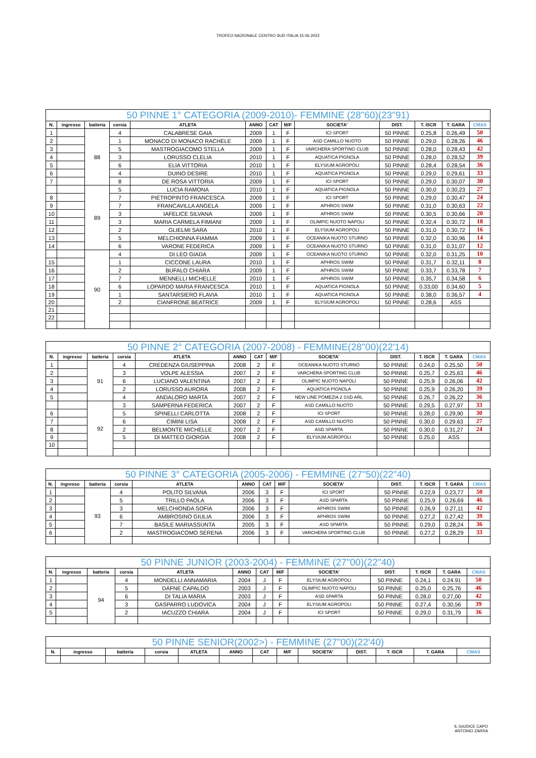TROFEO NAZIONALE CENTRO SUD ITALIA 15.06.2022
| 50 PINNE 1° CATEGORIA (2009-2010)- FEMMINE (28"60)(23"91) | | | | | | | | | | | | |
| --- | --- | --- | --- | --- | --- | --- | --- | --- | --- | --- | --- | --- |
| N. | ingresso | batteria | corsia | ATLETA | ANNO | CAT | M/F | SOCIETA' | DIST. | T. ISCR | T. GARA | CMAS |
| 1 | | 88 | 4 | CALABRESE GAIA | 2009 | 1 | F | ICI SPORT | 50 PINNE | 0.25,8 | 0.26,49 | 50 |
| 2 | | | 1 | MONACO DI MONACO RACHELE | 2009 | 1 | F | ASD CAMILLO NUOTO | 50 PINNE | 0.29,0 | 0.28,26 | 46 |
| 3 | | | 5 | MASTROGIACOMO STELLA | 2009 | 1 | F | VARCHERA SPORTING CLUB | 50 PINNE | 0.28,0 | 0.28,43 | 42 |
| 4 | | | 3 | LORUSSO CLELIA | 2010 | 1 | F | AQUATICA PIGNOLA | 50 PINNE | 0.28,0 | 0.28,52 | 39 |
| 5 | | | 6 | ELIA VITTORIA | 2010 | 1 | F | ELYSIUM AGROPOLI | 50 PINNE | 0.28,4 | 0.28,54 | 36 |
| 6 | | | 4 | DUINO DESIRE | 2010 | 1 | F | AQUATICA PIGNOLA | 50 PINNE | 0.29,0 | 0.29,61 | 33 |
| 7 | | | 8 | DE ROSA VITTORIA | 2009 | 1 | F | ICI SPORT | 50 PINNE | 0.29,0 | 0.30,07 | 30 |
| | | 89 | 5 | LUCIA RAMONA | 2010 | 1 | F | AQUATICA PIGNOLA | 50 PINNE | 0.30,0 | 0.30,23 | 27 |
| 8 | | | 7 | PIETROPINTO FRANCESCA | 2009 | 1 | F | ICI SPORT | 50 PINNE | 0.29,0 | 0.30,47 | 24 |
| 9 | | | 7 | FRANCAVILLA ANGELA | 2009 | 1 | F | APHROS SWIM | 50 PINNE | 0.31,0 | 0.30,63 | 22 |
| 10 | | | 3 | IAFELICE SILVANA | 2009 | 1 | F | APHROS SWIM | 50 PINNE | 0.30,5 | 0.30,66 | 20 |
| 11 | | | 3 | MARIA CARMELA FIMIANI | 2009 | 1 | F | OLIMPIC NUOTO NAPOLI | 50 PINNE | 0.32,4 | 0.30,72 | 18 |
| 12 | | | 2 | GLIELMI SARA | 2010 | 1 | F | ELYSIUM AGROPOLI | 50 PINNE | 0.31,0 | 0.30,72 | 16 |
| 13 | | | 5 | MELCHIONNA FIAMMA | 2009 | 1 | F | OCEANIKA NUOTO STURNO | 50 PINNE | 0.32,0 | 0.30,96 | 14 |
| 14 | | | 6 | VARONE FEDERICA | 2009 | 1 | F | OCEANIKA NUOTO STURNO | 50 PINNE | 0.31,0 | 0.31,07 | 12 |
| | | 90 | 4 | DI LEO GIADA | 2009 | 1 | F | OCEANIKA NUOTO STURNO | 50 PINNE | 0.32,0 | 0.31,25 | 10 |
| 15 | | | 1 | CICCONE LAURA | 2010 | 1 | F | APHROS SWIM | 50 PINNE | 0.31,7 | 0.32,11 | 8 |
| 16 | | | 2 | BUFALO CHIARA | 2009 | 1 | F | APHROS SWIM | 50 PINNE | 0.33,7 | 0.33,78 | 7 |
| 17 | | | 7 | MENNELLI MICHELLE | 2010 | 1 | F | APHROS SWIM | 50 PINNE | 0.35,7 | 0.34,58 | 6 |
| 18 | | | 6 | LOPARDO MARIA FRANCESCA | 2010 | 1 | F | AQUATICA PIGNOLA | 50 PINNE | 0.33,00 | 0.34,60 | 5 |
| 19 | | | 1 | SANTARSIERO FLAVIA | 2010 | 1 | F | AQUATICA PIGNOLA | 50 PINNE | 0.38,0 | 0.36,57 | 4 |
| 20 | | | 2 | CIANFRONE BEATRICE | 2009 | 1 | F | ELYSIUM AGROPOLI | 50 PINNE | 0.28,6 | ASS | |
| 21 | | | | | | | | | | | | |
| 22 | | | | | | | | | | | | |
| 50 PINNE 2° CATEGORIA (2007-2008) - FEMMINE(28"00)(22'14) | | | | | | | | | | | | |
| --- | --- | --- | --- | --- | --- | --- | --- | --- | --- | --- | --- | --- |
| N. | ingresso | batteria | corsia | ATLETA | ANNO | CAT | M/F | SOCIETA' | DIST. | T. ISCR | T. GARA | CMAS |
| 1 | | 91 | 4 | CREDENZA GIUSEPPINA | 2008 | 2 | F | OCEANIKA NUOTO STURNO | 50 PINNE | 0.24,0 | 0.25,50 | 50 |
| 2 | | | 3 | VOLPE ALESSIA | 2007 | 2 | F | VARCHERA SPORTING CLUB | 50 PINNE | 0.25,7 | 0.25,63 | 46 |
| 3 | | | 6 | LUCIANO VALENTINA | 2007 | 2 | F | OLIMPIC NUOTO NAPOLI | 50 PINNE | 0.25,9 | 0.26,06 | 42 |
| 4 | | | 2 | LORUSSO AURORA | 2008 | 2 | F | AQUATICA PIGNOLA | 50 PINNE | 0.25,9 | 0.26,20 | 39 |
| 5 | | | 4 | ANDALORO MARTA | 2007 | 2 | F | NEW LINE POMEZIA 2 SSD ARL | 50 PINNE | 0.26,7 | 0.26,22 | 36 |
| | | 92 | 3 | SAMPERNA FEDERICA | 2007 | 2 | F | ASD CAMILLO NUOTO | 50 PINNE | 0.29,5 | 0.27,97 | 33 |
| 6 | | | 5 | SPINELLI CARLOTTA | 2008 | 2 | F | ICI SPORT | 50 PINNE | 0.28,0 | 0.29,90 | 30 |
| 7 | | | 6 | CIMINI LISA | 2008 | 2 | F | ASD CAMILLO NUOTO | 50 PINNE | 0.30,0 | 0.29.63 | 27 |
| 8 | | | 2 | BELMONTE MICHELLE | 2007 | 2 | F | ASD SPARTA | 50 PINNE | 0.30,0 | 0.31,27 | 24 |
| 9 | | | 5 | DI MATTEO GIORGIA | 2008 | 2 | F | ELYSIUM AGROPOLI | 50 PINNE | 0.25,0 | ASS | |
| 10 | | | | | | | | | | | | |
| 50 PINNE 3° CATEGORIA (2005-2006) - FEMMINE (27"50)(22"40) | | | | | | | | | | | | |
| --- | --- | --- | --- | --- | --- | --- | --- | --- | --- | --- | --- | --- |
| N. | ingresso | batteria | corsia | ATLETA | ANNO | CAT | M/F | SOCIETA' | DIST. | T. ISCR | T. GARA | CMAS |
| 1 | | 93 | 4 | POLITO SILVANA | 2006 | 3 | F | ICI SPORT | 50 PINNE | 0.22,9 | 0.23,77 | 50 |
| 2 | | | 5 | TRILLO PAOLA | 2006 | 3 | F | ASD SPARTA | 50 PINNE | 0.25,9 | 0.26,69 | 46 |
| 3 | | | 3 | MELCHIONDA SOFIA | 2006 | 3 | F | APHROS SWIM | 50 PINNE | 0.26,9 | 0.27,11 | 42 |
| 4 | | | 6 | AMBROSINO GIULIA | 2006 | 3 | F | APHROS SWIM | 50 PINNE | 0.27,2 | 0.27,42 | 39 |
| 5 | | | 7 | BASILE MARIASSUNTA | 2005 | 3 | F | ASD SPARTA | 50 PINNE | 0.29,0 | 0.28,24 | 36 |
| 6 | | | 2 | MASTROGIACOMO SERENA | 2006 | 3 | F | VARCHERA SPORTING CLUB | 50 PINNE | 0.27,2 | 0.28,29 | 33 |
| 50 PINNE JUNIOR (2003-2004) - FEMMINE (27"00)(22"40) | | | | | | | | | | | | |
| --- | --- | --- | --- | --- | --- | --- | --- | --- | --- | --- | --- | --- |
| N. | ingresso | batteria | corsia | ATLETA | ANNO | CAT | M/F | SOCIETA' | DIST. | T. ISCR | T. GARA | CMAS |
| 1 | | 94 | 4 | MONDELLI ANNAMARIA | 2004 | J | F | ELYSIUM AGROPOLI | 50 PINNE | 0.24,1 | 0.24.91 | 50 |
| 2 | | | 5 | DAFNE CAPALDO | 2003 | J | F | OLIMPIC NUOTO NAPOLI | 50 PINNE | 0.25,0 | 0.25,76 | 46 |
| 3 | | | 6 | DI TALIA MARIA | 2003 | J | F | ASD SPARTA | 50 PINNE | 0.28,0 | 0.27,00 | 42 |
| 4 | | | 3 | GASPARRO LUDOVICA | 2004 | J | F | ELYSIUM AGROPOLI | 50 PINNE | 0.27,4 | 0.30,56 | 39 |
| 5 | | | 2 | IACUZZO CHIARA | 2004 | J | F | ICI SPORT | 50 PINNE | 0.29,0 | 0.31,79 | 36 |
| 50 PINNE SENIOR(2002>) - FEMMINE (27"00)(22'40) | | | | | | | | | | | | |
| --- | --- | --- | --- | --- | --- | --- | --- | --- | --- | --- | --- | --- |
| N. | ingresso | batteria | corsia | ATLETA | ANNO | CAT | M/F | SOCIETA' | DIST. | T. ISCR | T. GARA | CMAS |
IL GIUDICE CAPO
ANTONIO ZARRA